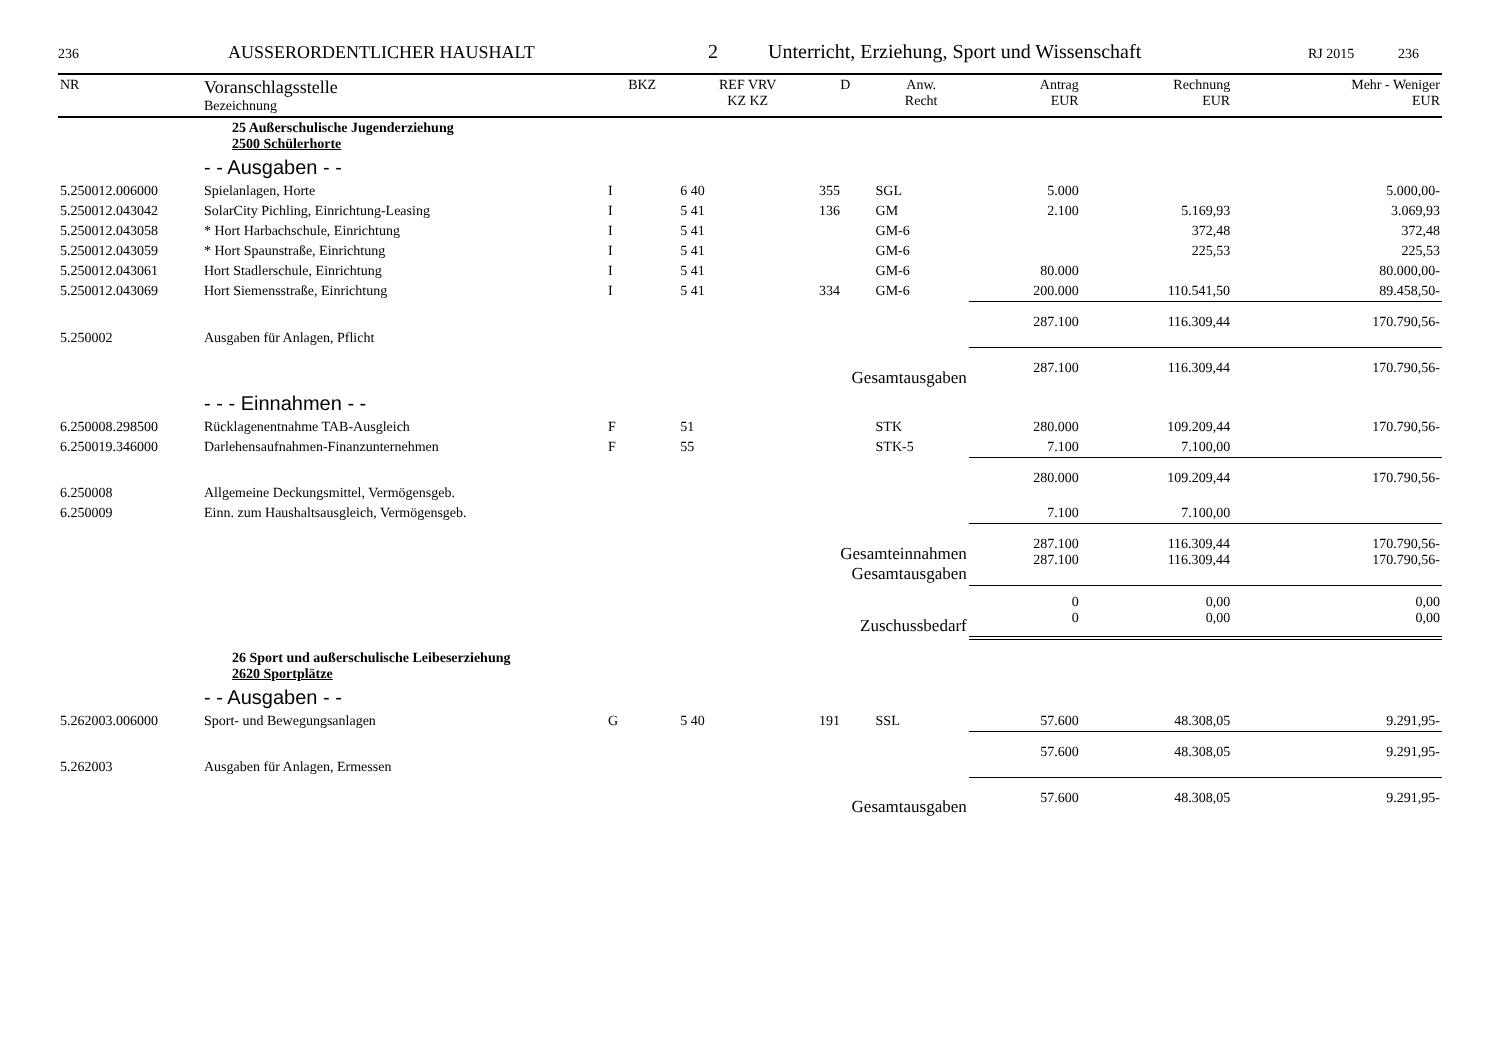236 AUSSERORDENTLICHER HAUSHALT 2 Unterricht, Erziehung, Sport und Wissenschaft RJ 2015 236
| NR | Voranschlagsstelle Bezeichnung | BKZ | REF VRV KZ KZ | D | Anw. Recht | Antrag EUR | Rechnung EUR | Mehr - Weniger EUR |
| --- | --- | --- | --- | --- | --- | --- | --- | --- |
| | 25 Außerschulische Jugenderziehung 2500 Schülerhorte | | | | | | | |
| | - - Ausgaben - - | | | | | | | |
| 5.250012.006000 | Spielanlagen, Horte | I | 6 40 | 355 | SGL | 5.000 | | 5.000,00- |
| 5.250012.043042 | SolarCity Pichling, Einrichtung-Leasing | I | 5 41 | 136 | GM | 2.100 | 5.169,93 | 3.069,93 |
| 5.250012.043058 | * Hort Harbachschule, Einrichtung | I | 5 41 | | GM-6 | | 372,48 | 372,48 |
| 5.250012.043059 | * Hort Spaunstraße, Einrichtung | I | 5 41 | | GM-6 | | 225,53 | 225,53 |
| 5.250012.043061 | Hort Stadlerschule, Einrichtung | I | 5 41 | | GM-6 | 80.000 | | 80.000,00- |
| 5.250012.043069 | Hort Siemensstraße, Einrichtung | I | 5 41 | 334 | GM-6 | 200.000 | 110.541,50 | 89.458,50- |
| 5.250002 | Ausgaben für Anlagen, Pflicht | | | | | 287.100 | 116.309,44 | 170.790,56- |
| | Gesamtausgaben | | | | | 287.100 | 116.309,44 | 170.790,56- |
| | - - - Einnahmen - - | | | | | | | |
| 6.250008.298500 | Rücklagenentnahme TAB-Ausgleich | F | 51 | | STK | 280.000 | 109.209,44 | 170.790,56- |
| 6.250019.346000 | Darlehensaufnahmen-Finanzunternehmen | F | 55 | | STK-5 | 7.100 | 7.100,00 | |
| 6.250008 | Allgemeine Deckungsmittel, Vermögensgeb. | | | | | 280.000 | 109.209,44 | 170.790,56- |
| 6.250009 | Einn. zum Haushaltsausgleich, Vermögensgeb. | | | | | 7.100 | 7.100,00 | |
| | Gesamteinnahmen Gesamtausgaben | | | | | 287.100 287.100 | 116.309,44 116.309,44 | 170.790,56- 170.790,56- |
| | Zuschussbedarf | | | | | 0 0 | 0,00 0,00 | 0,00 0,00 |
| | 26 Sport und außerschulische Leibeserziehung 2620 Sportplätze | | | | | | | |
| | - - Ausgaben - - | | | | | | | |
| 5.262003.006000 | Sport- und Bewegungsanlagen | G | 5 40 | 191 | SSL | 57.600 | 48.308,05 | 9.291,95- |
| 5.262003 | Ausgaben für Anlagen, Ermessen | | | | | 57.600 | 48.308,05 | 9.291,95- |
| | Gesamtausgaben | | | | | 57.600 | 48.308,05 | 9.291,95- |